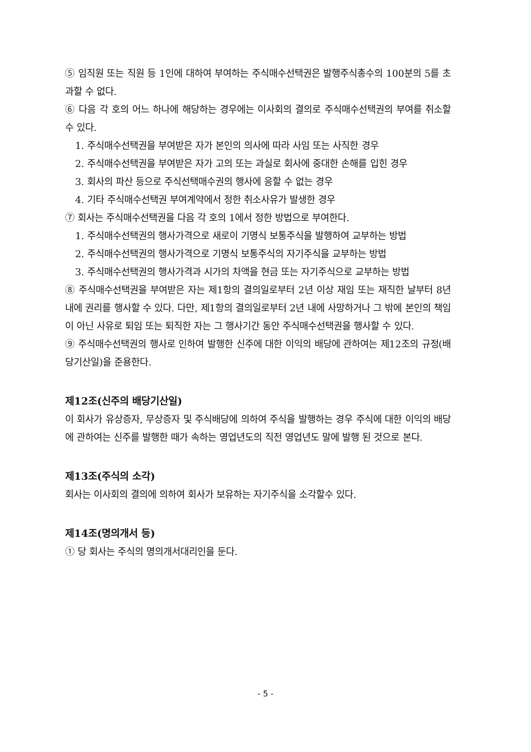⑤ 임직원 또는 직원 등 1인에 대하여 부여하는 주식매수선택권은 발행주식총수의 100분의 5를 초과할 수 없다.
⑥ 다음 각 호의 어느 하나에 해당하는 경우에는 이사회의 결의로 주식매수선택권의 부여를 취소할 수 있다.
1. 주식매수선택권을 부여받은 자가 본인의 의사에 따라 사임 또는 사직한 경우
2. 주식매수선택권을 부여받은 자가 고의 또는 과실로 회사에 중대한 손해를 입힌 경우
3. 회사의 파산 등으로 주식선택매수권의 행사에 응할 수 없는 경우
4. 기타 주식매수선택권 부여계약에서 정한 취소사유가 발생한 경우
⑦ 회사는 주식매수선택권을 다음 각 호의 1에서 정한 방법으로 부여한다.
1. 주식매수선택권의 행사가격으로 새로이 기명식 보통주식을 발행하여 교부하는 방법
2. 주식매수선택권의 행사가격으로 기명식 보통주식의 자기주식을 교부하는 방법
3. 주식매수선택권의 행사가격과 시가의 차액을 현금 또는 자기주식으로 교부하는 방법
⑧ 주식매수선택권을 부여받은 자는 제1항의 결의일로부터 2년 이상 재임 또는 재직한 날부터 8년 내에 권리를 행사할 수 있다. 다만, 제1항의 결의일로부터 2년 내에 사망하거나 그 밖에 본인의 책임이 아닌 사유로 퇴임 또는 퇴직한 자는 그 행사기간 동안 주식매수선택권을 행사할 수 있다.
⑨ 주식매수선택권의 행사로 인하여 발행한 신주에 대한 이익의 배당에 관하여는 제12조의 규정(배당기산일)을 준용한다.
제12조(신주의 배당기산일)
이 회사가 유상증자, 무상증자 및 주식배당에 의하여 주식을 발행하는 경우 주식에 대한 이익의 배당에 관하여는 신주를 발행한 때가 속하는 영업년도의 직전 영업년도 말에 발행 된 것으로 본다.
제13조(주식의 소각)
회사는 이사회의 결의에 의하여 회사가 보유하는 자기주식을 소각할수 있다.
제14조(명의개서 등)
① 당 회사는 주식의 명의개서대리인을 둔다.
- 5 -